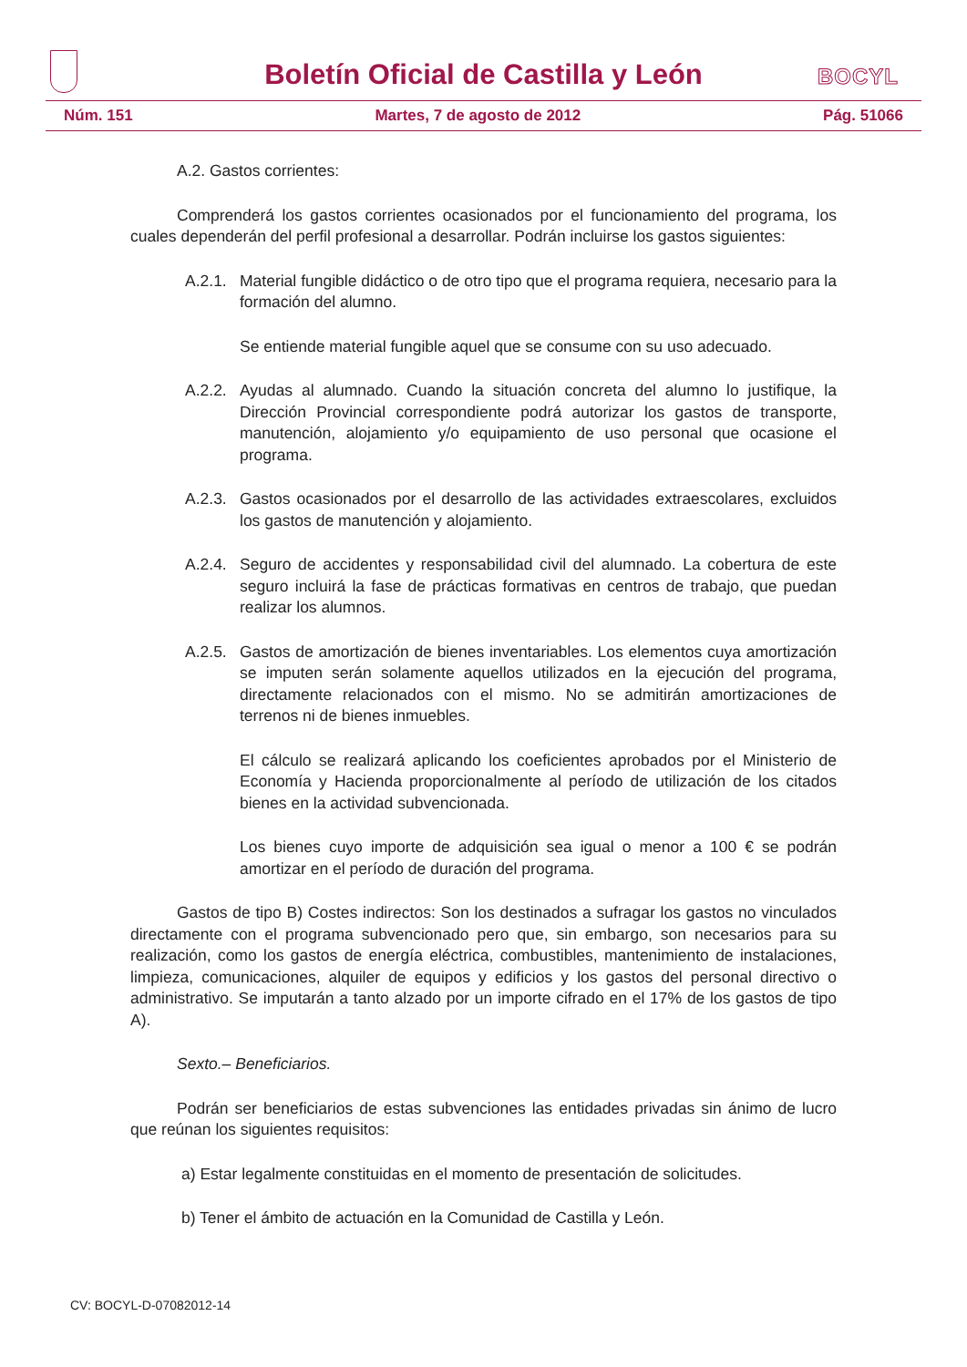Boletín Oficial de Castilla y León
BOCYL
Núm. 151 Martes, 7 de agosto de 2012 Pág. 51066
A.2. Gastos corrientes:
Comprenderá los gastos corrientes ocasionados por el funcionamiento del programa, los cuales dependerán del perfil profesional a desarrollar. Podrán incluirse los gastos siguientes:
A.2.1. Material fungible didáctico o de otro tipo que el programa requiera, necesario para la formación del alumno.
Se entiende material fungible aquel que se consume con su uso adecuado.
A.2.2. Ayudas al alumnado. Cuando la situación concreta del alumno lo justifique, la Dirección Provincial correspondiente podrá autorizar los gastos de transporte, manutención, alojamiento y/o equipamiento de uso personal que ocasione el programa.
A.2.3. Gastos ocasionados por el desarrollo de las actividades extraescolares, excluidos los gastos de manutención y alojamiento.
A.2.4. Seguro de accidentes y responsabilidad civil del alumnado. La cobertura de este seguro incluirá la fase de prácticas formativas en centros de trabajo, que puedan realizar los alumnos.
A.2.5. Gastos de amortización de bienes inventariables. Los elementos cuya amortización se imputen serán solamente aquellos utilizados en la ejecución del programa, directamente relacionados con el mismo. No se admitirán amortizaciones de terrenos ni de bienes inmuebles.
El cálculo se realizará aplicando los coeficientes aprobados por el Ministerio de Economía y Hacienda proporcionalmente al período de utilización de los citados bienes en la actividad subvencionada.
Los bienes cuyo importe de adquisición sea igual o menor a 100 € se podrán amortizar en el período de duración del programa.
Gastos de tipo B) Costes indirectos: Son los destinados a sufragar los gastos no vinculados directamente con el programa subvencionado pero que, sin embargo, son necesarios para su realización, como los gastos de energía eléctrica, combustibles, mantenimiento de instalaciones, limpieza, comunicaciones, alquiler de equipos y edificios y los gastos del personal directivo o administrativo. Se imputarán a tanto alzado por un importe cifrado en el 17% de los gastos de tipo A).
Sexto.– Beneficiarios.
Podrán ser beneficiarios de estas subvenciones las entidades privadas sin ánimo de lucro que reúnan los siguientes requisitos:
a) Estar legalmente constituidas en el momento de presentación de solicitudes.
b) Tener el ámbito de actuación en la Comunidad de Castilla y León.
CV: BOCYL-D-07082012-14